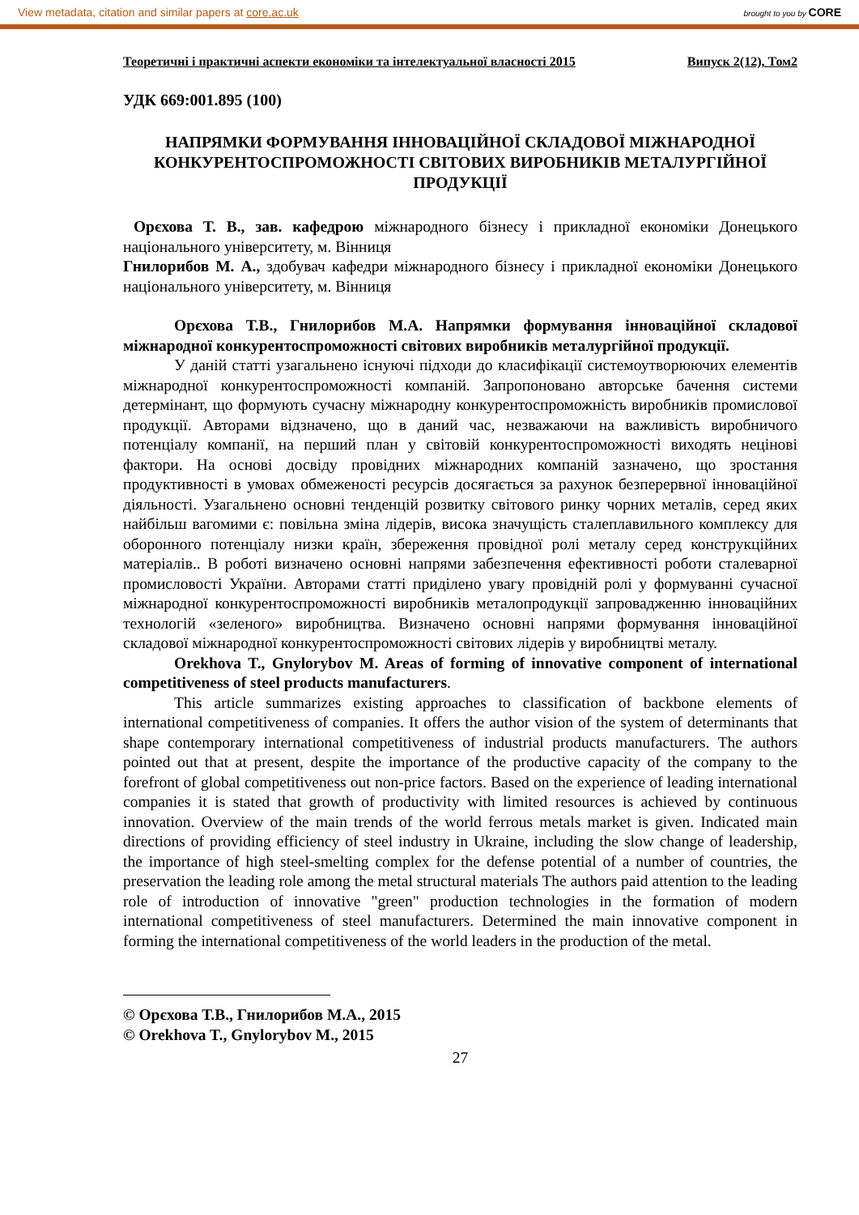View metadata, citation and similar papers at core.ac.uk brought to you by CORE
Теоретичні і практичні аспекти економіки та інтелектуальної власності 2015 Випуск 2(12), Том2
УДК 669:001.895 (100)
НАПРЯМКИ ФОРМУВАННЯ ІННОВАЦІЙНОЇ СКЛАДОВОЇ МІЖНАРОДНОЇ КОНКУРЕНТОСПРОМОЖНОСТІ СВІТОВИХ ВИРОБНИКІВ МЕТАЛУРГІЙНОЇ ПРОДУКЦІЇ
Орєхова Т. В., зав. кафедрою міжнародного бізнесу і прикладної економіки Донецького національного університету, м. Вінниця
Гнилорибов М. А., здобувач кафедри міжнародного бізнесу і прикладної економіки Донецького національного університету, м. Вінниця
Орєхова Т.В., Гнилорибов М.А. Напрямки формування інноваційної складової міжнародної конкурентоспроможності світових виробників металургійної продукції.
У даній статті узагальнено існуючі підходи до класифікації системоутворюючих елементів міжнародної конкурентоспроможності компаній. Запропоновано авторське бачення системи детермінант, що формують сучасну міжнародну конкурентоспроможність виробників промислової продукції. Авторами відзначено, що в даний час, незважаючи на важливість виробничого потенціалу компанії, на перший план у світовій конкурентоспроможності виходять нецінові фактори. На основі досвіду провідних міжнародних компаній зазначено, що зростання продуктивності в умовах обмеженості ресурсів досягається за рахунок безперервної інноваційної діяльності. Узагальнено основні тенденцій розвитку світового ринку чорних металів, серед яких найбільш вагомими є: повільна зміна лідерів, висока значущість сталеплавильного комплексу для оборонного потенціалу низки країн, збереження провідної ролі металу серед конструкційних матеріалів.. В роботі визначено основні напрями забезпечення ефективності роботи сталеварної промисловості України. Авторами статті приділено увагу провідній ролі у формуванні сучасної міжнародної конкурентоспроможності виробників металопродукції запровадженню інноваційних технологій «зеленого» виробництва. Визначено основні напрями формування інноваційної складової міжнародної конкурентоспроможності світових лідерів у виробництві металу.
Orekhova T., Gnylorybov M. Areas of forming of innovative component of international competitiveness of steel products manufacturers.
This article summarizes existing approaches to classification of backbone elements of international competitiveness of companies. It offers the author vision of the system of determinants that shape contemporary international competitiveness of industrial products manufacturers. The authors pointed out that at present, despite the importance of the productive capacity of the company to the forefront of global competitiveness out non-price factors. Based on the experience of leading international companies it is stated that growth of productivity with limited resources is achieved by continuous innovation. Overview of the main trends of the world ferrous metals market is given. Indicated main directions of providing efficiency of steel industry in Ukraine, including the slow change of leadership, the importance of high steel-smelting complex for the defense potential of a number of countries, the preservation the leading role among the metal structural materials The authors paid attention to the leading role of introduction of innovative "green" production technologies in the formation of modern international competitiveness of steel manufacturers. Determined the main innovative component in forming the international competitiveness of the world leaders in the production of the metal.
© Орєхова Т.В., Гнилорибов М.А., 2015
© Orekhova T., Gnylorybov M., 2015
27